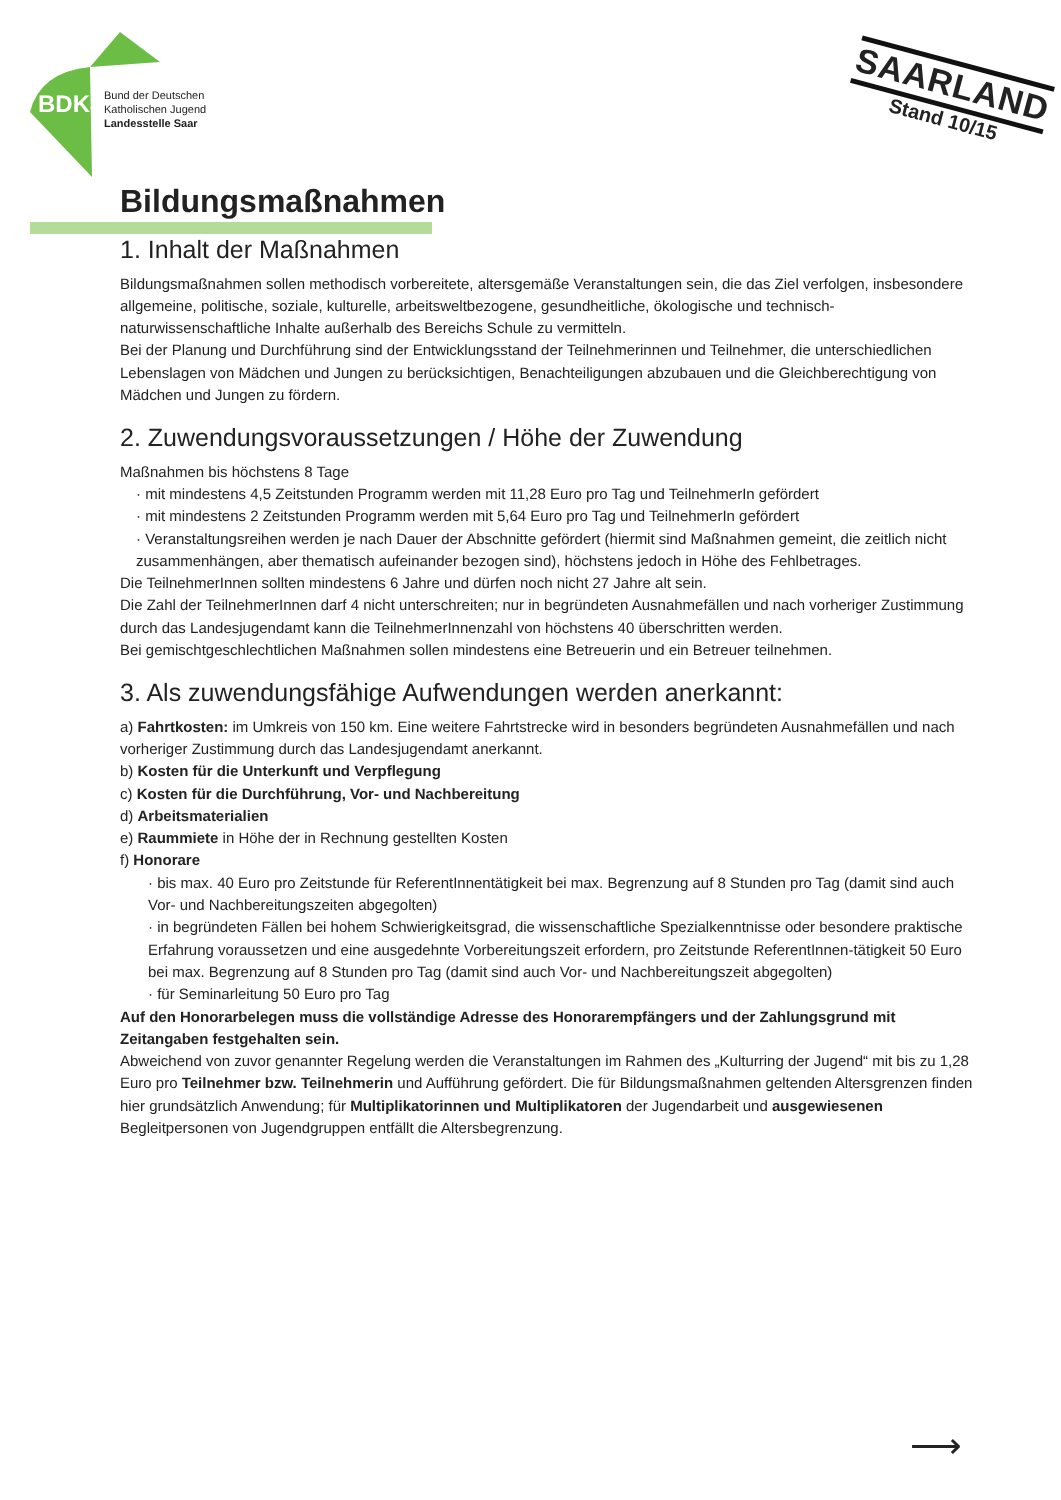BDKJ
Bund der Deutschen
Katholischen Jugend
Landesstelle Saar
SAARLAND
Stand 10/15
Bildungsmaßnahmen
1. Inhalt der Maßnahmen
Bildungsmaßnahmen sollen methodisch vorbereitete, altersgemäße Veranstaltungen sein, die das Ziel verfolgen, insbesondere allgemeine, politische, soziale, kulturelle, arbeitsweltbezogene, gesundheitliche, ökologische und technisch-naturwissenschaftliche Inhalte außerhalb des Bereichs Schule zu vermitteln.
Bei der Planung und Durchführung sind der Entwicklungsstand der Teilnehmerinnen und Teilnehmer, die unterschiedlichen Lebenslagen von Mädchen und Jungen zu berücksichtigen, Benachteiligungen abzubauen und die Gleichberechtigung von Mädchen und Jungen zu fördern.
2. Zuwendungsvoraussetzungen / Höhe der Zuwendung
Maßnahmen bis höchstens 8 Tage
· mit mindestens 4,5 Zeitstunden Programm werden mit 11,28 Euro pro Tag und TeilnehmerIn gefördert
· mit mindestens 2 Zeitstunden Programm werden mit 5,64 Euro pro Tag und TeilnehmerIn gefördert
· Veranstaltungsreihen werden je nach Dauer der Abschnitte gefördert (hiermit sind Maßnahmen gemeint, die zeitlich nicht zusammenhängen, aber thematisch aufeinander bezogen sind), höchstens jedoch in Höhe des Fehlbetrages.
Die TeilnehmerInnen sollten mindestens 6 Jahre und dürfen noch nicht 27 Jahre alt sein.
Die Zahl der TeilnehmerInnen darf 4 nicht unterschreiten; nur in begründeten Ausnahmefällen und nach vorheriger Zustimmung durch das Landesjugendamt kann die TeilnehmerInnenzahl von höchstens 40 überschritten werden.
Bei gemischtgeschlechtlichen Maßnahmen sollen mindestens eine Betreuerin und ein Betreuer teilnehmen.
3. Als zuwendungsfähige Aufwendungen werden anerkannt:
a) Fahrtkosten: im Umkreis von 150 km. Eine weitere Fahrtstrecke wird in besonders begründeten Ausnahmefällen und nach vorheriger Zustimmung durch das Landesjugendamt anerkannt.
b) Kosten für die Unterkunft und Verpflegung
c) Kosten für die Durchführung, Vor- und Nachbereitung
d) Arbeitsmaterialien
e) Raummiete in Höhe der in Rechnung gestellten Kosten
f) Honorare
· bis max. 40 Euro pro Zeitstunde für ReferentInnentätigkeit bei max. Begrenzung auf 8 Stunden pro Tag (damit sind auch Vor- und Nachbereitungszeiten abgegolten)
· in begründeten Fällen bei hohem Schwierigkeitsgrad, die wissenschaftliche Spezialkenntnisse oder besondere praktische Erfahrung voraussetzen und eine ausgedehnte Vorbereitungszeit erfordern, pro Zeitstunde ReferentInnen-tätigkeit 50 Euro bei max. Begrenzung auf 8 Stunden pro Tag (damit sind auch Vor- und Nachbereitungszeit abgegolten)
· für Seminarleitung 50 Euro pro Tag
Auf den Honorarbelegen muss die vollständige Adresse des Honorarempfängers und der Zahlungsgrund mit Zeitangaben festgehalten sein.
Abweichend von zuvor genannter Regelung werden die Veranstaltungen im Rahmen des „Kulturring der Jugend“ mit bis zu 1,28 Euro pro Teilnehmer bzw. Teilnehmerin und Aufführung gefördert. Die für Bildungsmaßnahmen geltenden Altersgrenzen finden hier grundsätzlich Anwendung; für Multiplikatorinnen und Multiplikatoren der Jugendarbeit und ausgewiesenen Begleitpersonen von Jugendgruppen entfällt die Altersbegrenzung.
⟶